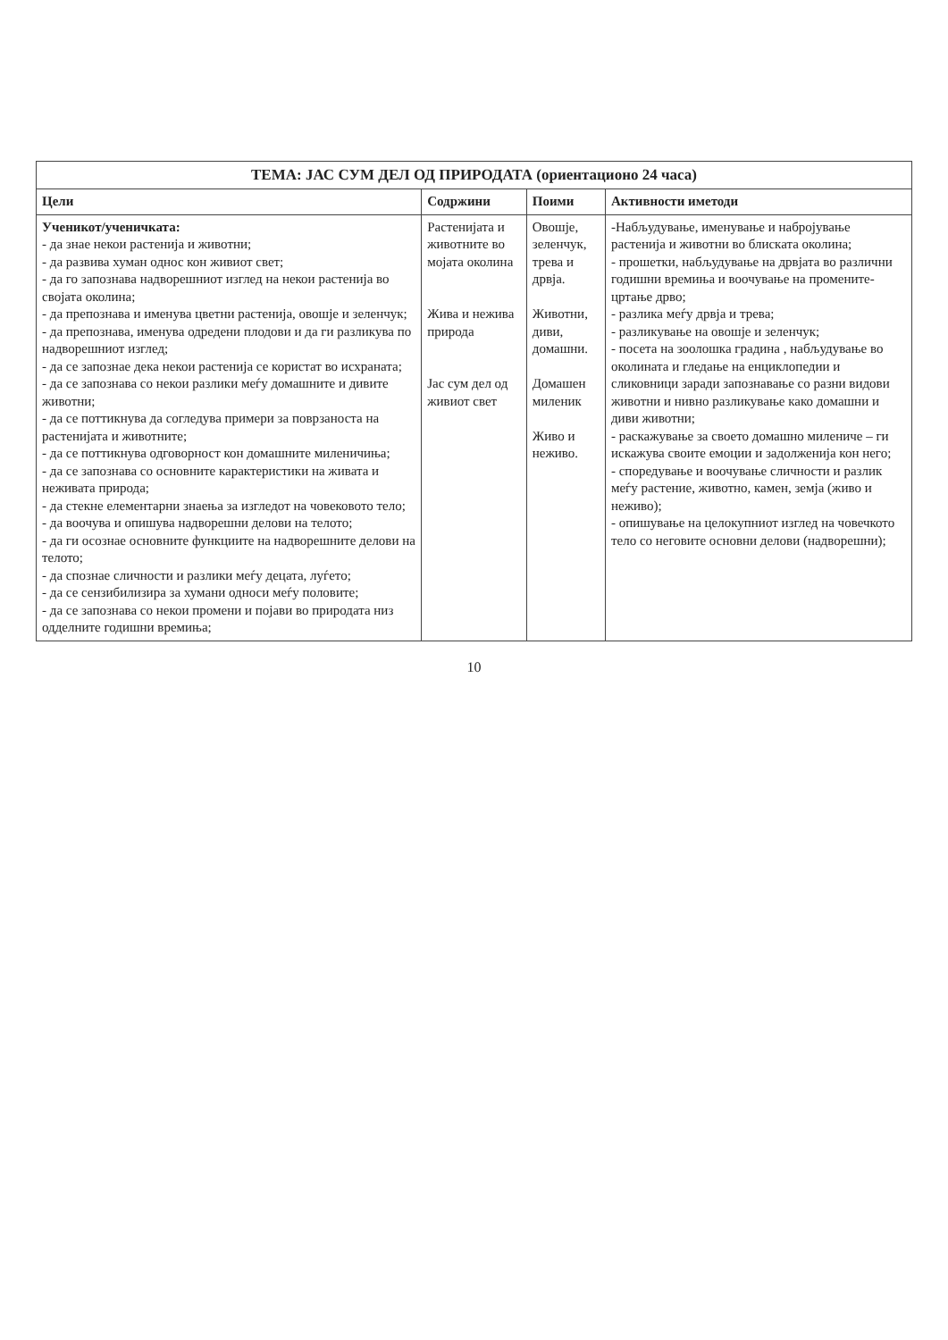| ТЕМА: ЈАС СУМ ДЕЛ ОД ПРИРОДАТА (ориентационо 24 часа) | | | |
| --- | --- | --- | --- |
| Цели | Содржини | Поими | Активности иметоди |
| Ученикот/ученичката: - да знае некои растенија и животни; - да развива хуман однос кон живиот свет; - да го запознава надворешниот изглед на некои растенија во својата околина; - да препознава и именува цветни растенија, овошје и зеленчук; - да препознава, именува одредени плодови и да ги разликува по надворешниот изглед; - да се запознае дека некои растенија се користат во исхраната; - да се запознава со некои разлики меѓу домашните и дивите животни; - да се поттикнува да согледува примери за поврзаноста на растенијата и животните; - да се поттикнува одговорност кон домашните миленичиња; - да се запознава со основните карактеристики на живата и неживата природа; - да стекне елементарни знаења за изгледот на човековото тело; - да воочува и опишува надворешни делови на телото; - да ги осознае основните функциите на надворешните делови на телото; - да спознае сличности и разлики меѓу децата, луѓето; - да се сензибилизира за хумани односи меѓу половите; - да се запознава со некои промени и појави во природата низ одделните годишни времиња; | Растенијата и животните во мојата околина Жива и нежива природа Јас сум дел од живиот свет | Овошје, зеленчук, трева и дрвја. Животни, диви, домашни. Домашен миленик Живо и неживо. | -Набљудување, именување и набројување растенија и животни во блиската околина; - прошетки, набљудување на дрвјата во различни годишни времиња и воочување на промените- цртање дрво; - разлика меѓу дрвја и трева; - разликување на овошје и зеленчук; - посета на зоолошка градина , набљудување во околината и гледање на енциклопедии и сликовници заради запознавање со разни видови животни и нивно разликување како домашни и диви животни; - раскажување за своето домашно миленичe – ги искажува своите емоции и задолженија кон него; - споредување и воочување сличности и разлик меѓу растение, животно, камен, земја (живо и неживо); - опишување на целокупниот изглед на човечкото тело со неговите основни делови (надворешни); |
10